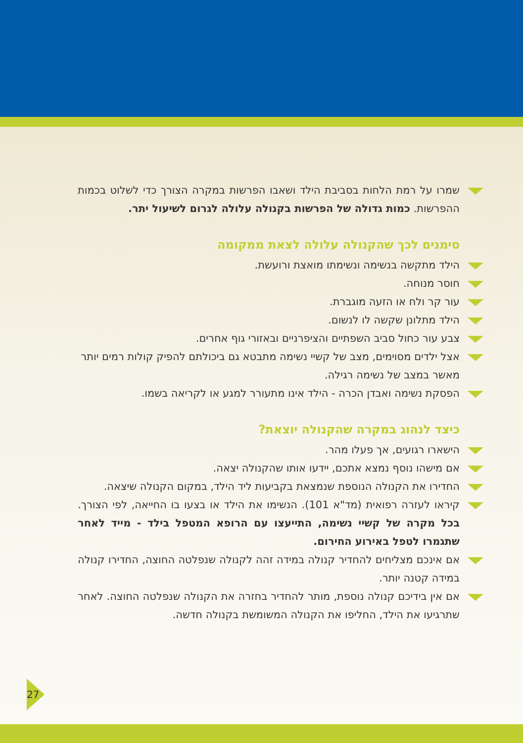שמרו על רמת הלחות בסביבת הילד ושאבו הפרשות במקרה הצורך כדי לשלוט בכמות ההפרשות. כמות גדולה של הפרשות בקנולה עלולה לגרום לשיעול יתר.
סימנים לכך שהקנולה עלולה לצאת ממקומה
הילד מתקשה בנשימה ונשימתו מואצת ורועשת.
חוסר מנוחה.
עור קר ולח או הזעה מוגברת.
הילד מתלונן שקשה לו לנשום.
צבע עור כחול סביב השפתיים והציפרניים ובאזורי גוף אחרים.
אצל ילדים מסוימים, מצב של קשיי נשימה מתבטא גם ביכולתם להפיק קולות רמים יותר מאשר במצב של נשימה רגילה.
הפסקת נשימה ואבדן הכרה - הילד אינו מתעורר למגע או לקריאה בשמו.
כיצד לנהוג במקרה שהקנולה יוצאת?
הישארו רגועים, אך פעלו מהר.
אם מישהו נוסף נמצא אתכם, יידעו אותו שהקנולה יצאה.
החדירו את הקנולה הנוספת שנמצאת בקביעות ליד הילד, במקום הקנולה שיצאה.
קיראו לעזרה רפואית (מד"א 101). הנשימו את הילד או בצעו בו החייאה, לפי הצורך. בכל מקרה של קשיי נשימה, התייעצו עם הרופא המטפל בילד - מייד לאחר שתגמרו לטפל באירוע החירום.
אם אינכם מצליחים להחדיר קנולה במידה זהה לקנולה שנפלטה החוצה, החדירו קנולה במידה קטנה יותר.
אם אין בידיכם קנולה נוספת, מותר להחדיר בחזרה את הקנולה שנפלטה החוצה. לאחר שתרגיעו את הילד, החליפו את הקנולה המשומשת בקנולה חדשה.
27